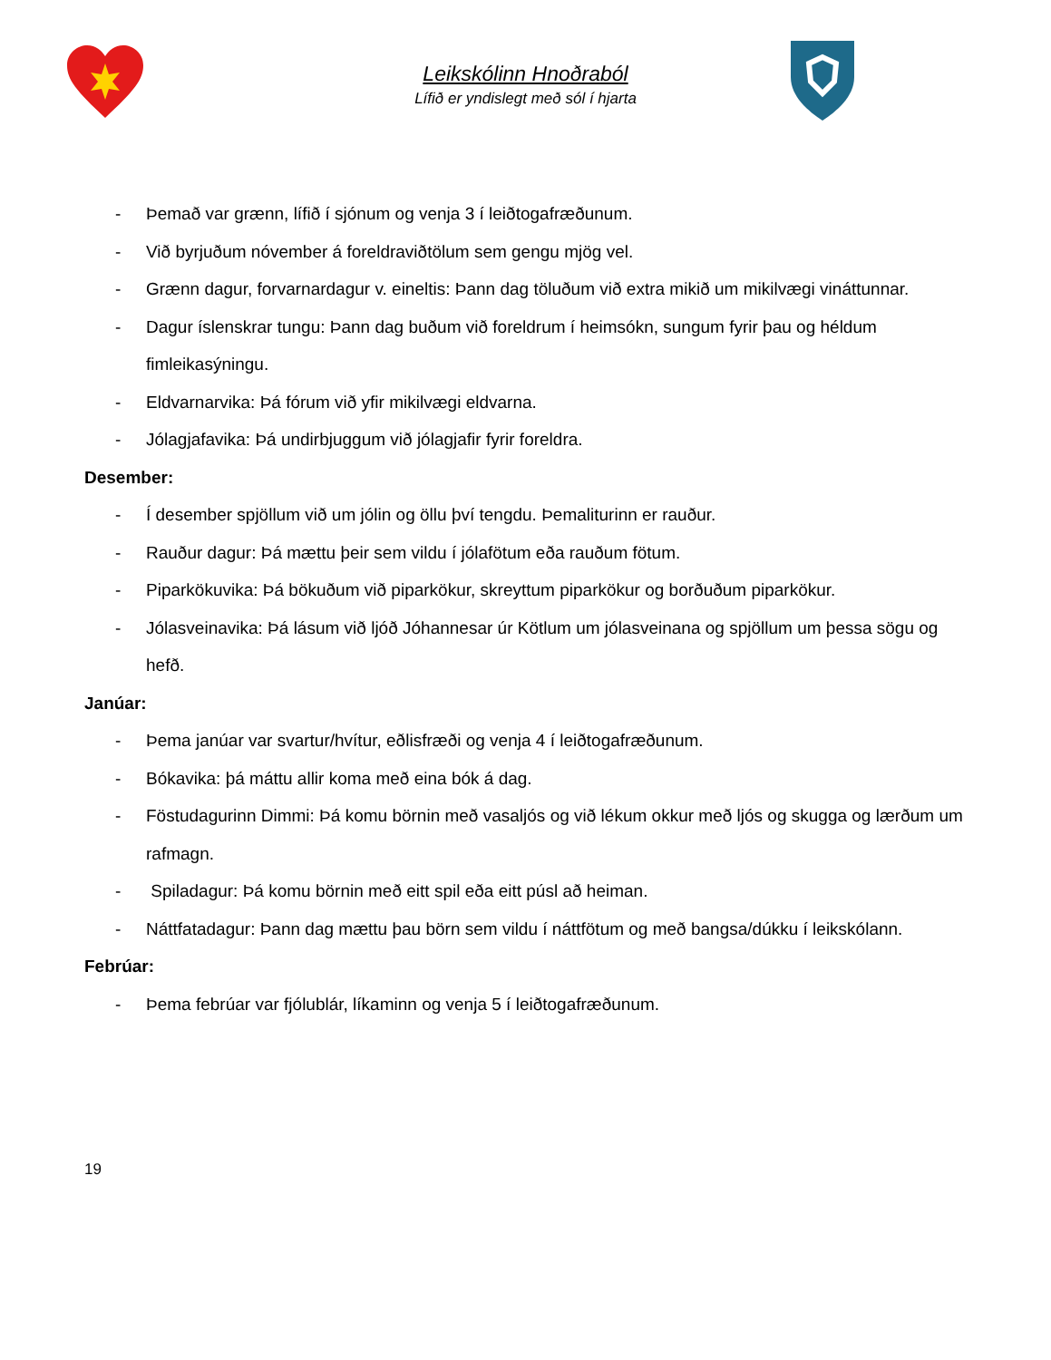Leikskólinn Hnoðraból
Lífið er yndislegt með sól í hjarta
- Þemað var grænn, lífið í sjónum og venja 3 í leiðtogafræðunum.
- Við byrjuðum nóvember á foreldraviðtölum sem gengu mjög vel.
- Grænn dagur, forvarnardagur v. eineltis: Þann dag töluðum við extra mikið um mikilvægi vináttunnar.
- Dagur íslenskrar tungu: Þann dag buðum við foreldrum í heimsókn, sungum fyrir þau og héldum fimleikasýningu.
- Eldvarnarvika: Þá fórum við yfir mikilvægi eldvarna.
- Jólagjafavika: Þá undirbjuggum við jólagjafir fyrir foreldra.
Desember:
- Í desember spjöllum við um jólin og öllu því tengdu. Þemaliturinn er rauður.
- Rauður dagur: Þá mættu þeir sem vildu í jólafötum eða rauðum fötum.
- Piparkökuvika: Þá bökuðum við piparkökur, skreyttum piparkökur og borðuðum piparkökur.
- Jólasveinavika: Þá lásum við ljóð Jóhannesar úr Kötlum um jólasveinana og spjöllum um þessa sögu og hefð.
Janúar:
- Þema janúar var svartur/hvítur, eðlisfræði og venja 4 í leiðtogafræðunum.
- Bókavika: þá máttu allir koma með eina bók á dag.
- Föstudagurinn Dimmi: Þá komu börnin með vasaljós og við lékum okkur með ljós og skugga og lærðum um rafmagn.
- Spiladagur: Þá komu börnin með eitt spil eða eitt púsl að heiman.
- Náttfatadagur: Þann dag mættu þau börn sem vildu í náttfötum og með bangsa/dúkku í leikskólann.
Febrúar:
- Þema febrúar var fjólublár, líkaminn og venja 5 í leiðtogafræðunum.
19